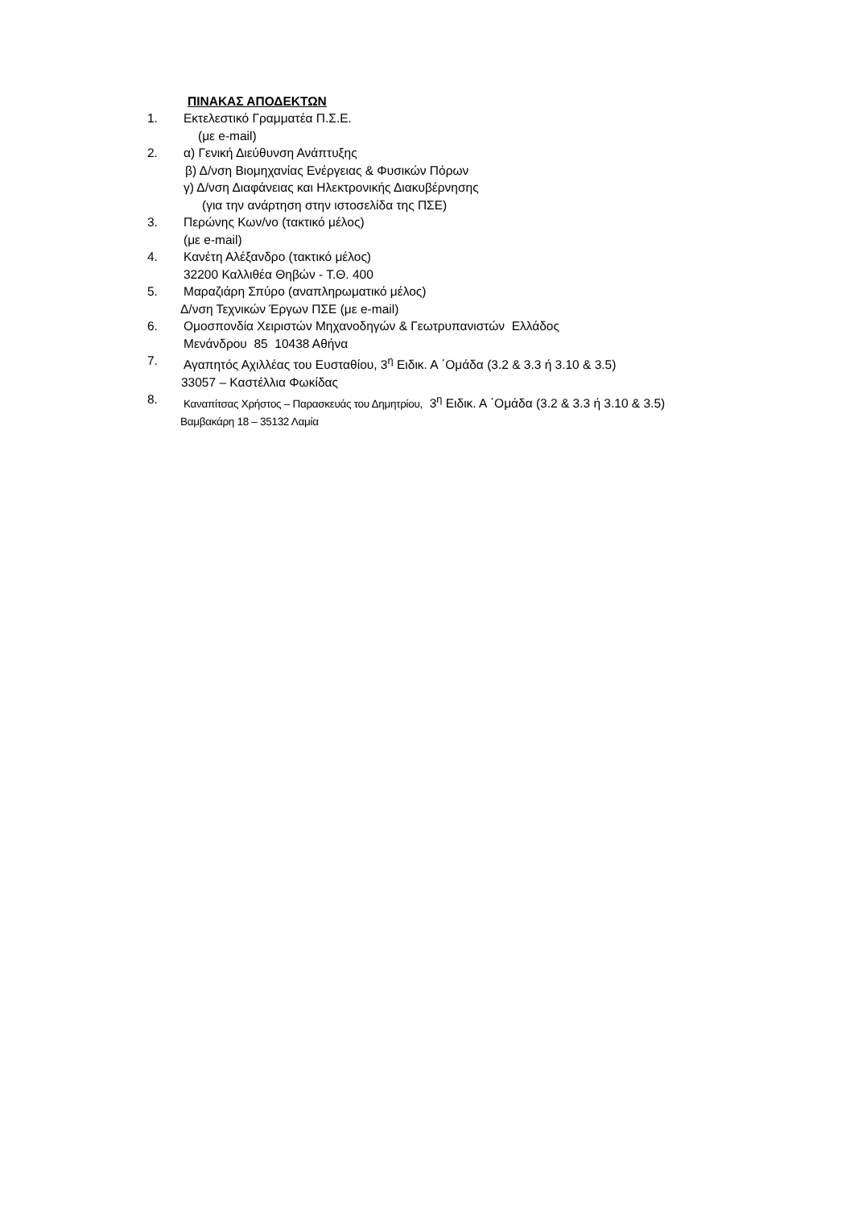ΠΙΝΑΚΑΣ ΑΠΟΔΕΚΤΩΝ
1. Εκτελεστικό Γραμματέα Π.Σ.Ε.
(με e-mail)
2. α) Γενική Διεύθυνση Ανάπτυξης
β) Δ/νση Βιομηχανίας Ενέργειας & Φυσικών Πόρων
γ) Δ/νση Διαφάνειας και Ηλεκτρονικής Διακυβέρνησης
(για την ανάρτηση στην ιστοσελίδα της ΠΣΕ)
3. Περώνης Κων/νο (τακτικό μέλος)
(με e-mail)
4. Κανέτη Αλέξανδρο (τακτικό μέλος)
32200 Καλλιθέα Θηβών - Τ.Θ. 400
5. Μαραζιάρη Σπύρο (αναπληρωματικό μέλος)
Δ/νση Τεχνικών Έργων ΠΣΕ (με e-mail)
6. Ομοσπονδία Χειριστών Μηχανοδηγών & Γεωτρυπανιστών Ελλάδος
Μενάνδρου 85 10438 Αθήνα
7. Αγαπητός Αχιλλέας του Ευσταθίου, 3<sup>η</sup> Ειδικ. Α ΄Ομάδα (3.2 & 3.3 ή 3.10 & 3.5)
33057 – Καστέλλια Φωκίδας
8. Καναπίτσας Χρήστος – Παρασκευάς του Δημητρίου, 3<sup>η</sup> Ειδικ. Α ΄Ομάδα (3.2 & 3.3 ή 3.10 & 3.5)
Βαμβακάρη 18 – 35132 Λαμία